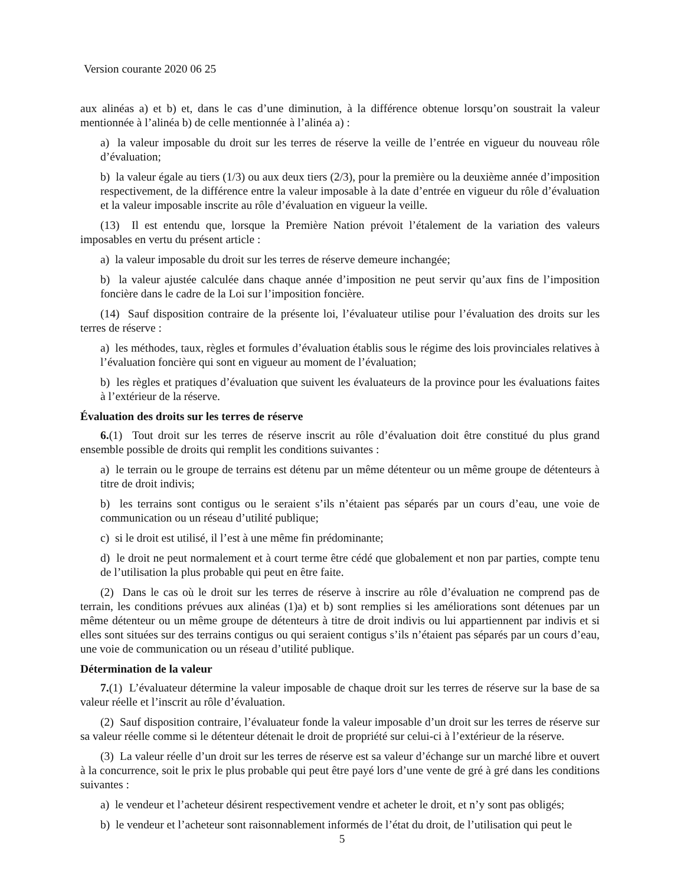Version courante 2020 06 25
aux alinéas a) et b) et, dans le cas d’une diminution, à la différence obtenue lorsqu’on soustrait la valeur mentionnée à l’alinéa b) de celle mentionnée à l’alinéa a) :
a) la valeur imposable du droit sur les terres de réserve la veille de l’entrée en vigueur du nouveau rôle d’évaluation;
b) la valeur égale au tiers (1/3) ou aux deux tiers (2/3), pour la première ou la deuxième année d’imposition respectivement, de la différence entre la valeur imposable à la date d’entrée en vigueur du rôle d’évaluation et la valeur imposable inscrite au rôle d’évaluation en vigueur la veille.
(13) Il est entendu que, lorsque la Première Nation prévoit l’étalement de la variation des valeurs imposables en vertu du présent article :
a) la valeur imposable du droit sur les terres de réserve demeure inchangée;
b) la valeur ajustée calculée dans chaque année d’imposition ne peut servir qu’aux fins de l’imposition foncière dans le cadre de la Loi sur l’imposition foncière.
(14) Sauf disposition contraire de la présente loi, l’évaluateur utilise pour l’évaluation des droits sur les terres de réserve :
a) les méthodes, taux, règles et formules d’évaluation établis sous le régime des lois provinciales relatives à l’évaluation foncière qui sont en vigueur au moment de l’évaluation;
b) les règles et pratiques d’évaluation que suivent les évaluateurs de la province pour les évaluations faites à l’extérieur de la réserve.
Évaluation des droits sur les terres de réserve
6.(1) Tout droit sur les terres de réserve inscrit au rôle d’évaluation doit être constitué du plus grand ensemble possible de droits qui remplit les conditions suivantes :
a) le terrain ou le groupe de terrains est détenu par un même détenteur ou un même groupe de détenteurs à titre de droit indivis;
b) les terrains sont contigus ou le seraient s’ils n’étaient pas séparés par un cours d’eau, une voie de communication ou un réseau d’utilité publique;
c) si le droit est utilisé, il l’est à une même fin prédominante;
d) le droit ne peut normalement et à court terme être cédé que globalement et non par parties, compte tenu de l’utilisation la plus probable qui peut en être faite.
(2) Dans le cas où le droit sur les terres de réserve à inscrire au rôle d’évaluation ne comprend pas de terrain, les conditions prévues aux alinéas (1)a) et b) sont remplies si les améliorations sont détenues par un même détenteur ou un même groupe de détenteurs à titre de droit indivis ou lui appartiennent par indivis et si elles sont situées sur des terrains contigus ou qui seraient contigus s’ils n’étaient pas séparés par un cours d’eau, une voie de communication ou un réseau d’utilité publique.
Détermination de la valeur
7.(1) L’évaluateur détermine la valeur imposable de chaque droit sur les terres de réserve sur la base de sa valeur réelle et l’inscrit au rôle d’évaluation.
(2) Sauf disposition contraire, l’évaluateur fonde la valeur imposable d’un droit sur les terres de réserve sur sa valeur réelle comme si le détenteur détenait le droit de propriété sur celui-ci à l’extérieur de la réserve.
(3) La valeur réelle d’un droit sur les terres de réserve est sa valeur d’échange sur un marché libre et ouvert à la concurrence, soit le prix le plus probable qui peut être payé lors d’une vente de gré à gré dans les conditions suivantes :
a) le vendeur et l’acheteur désirent respectivement vendre et acheter le droit, et n’y sont pas obligés;
b) le vendeur et l’acheteur sont raisonnablement informés de l’état du droit, de l’utilisation qui peut le
5